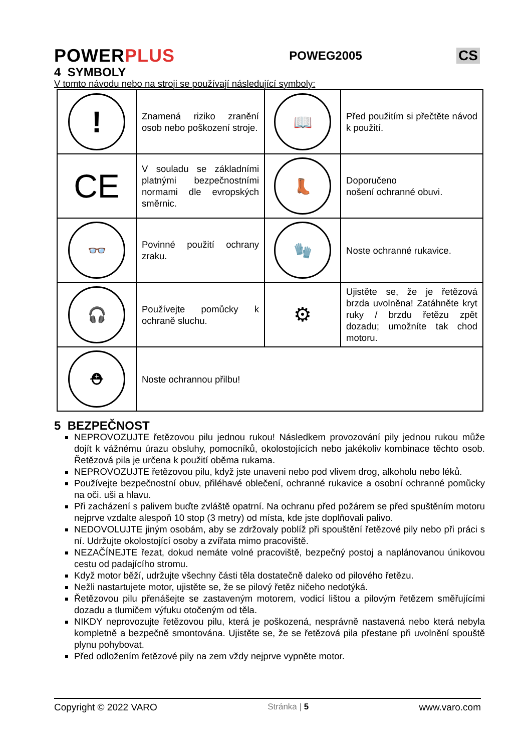POWERPLUS
POWEG2005
CS
4 SYMBOLY
V tomto návodu nebo na stroji se používají následující symboly:
| ! | Znamená riziko zranění osob nebo poškození stroje. | 📖 | Před použitím si přečtěte návod k použití. |
| CE | V souladu se základními platnými bezpečnostními normami dle evropských směrnic. | 👢 | Doporučeno nošení ochranné obuvi. |
| 👓 | Povinné použití ochrany zraku. | 🧤 | Noste ochranné rukavice. |
| 🎧 | Používejte pomůcky k ochraně sluchu. | ⚙ | Ujistěte se, že je řetězová brzda uvolněna! Zatáhněte kryt ruky / brzdu řetězu zpět dozadu; umožníte tak chod motoru. |
| ⛑ | Noste ochrannou přilbu! | | |
5 BEZPEČNOST
NEPROVOZUJTE řetězovou pilu jednou rukou! Následkem provozování pily jednou rukou může dojít k vážnému úrazu obsluhy, pomocníků, okolostojících nebo jakékoliv kombinace těchto osob. Řetězová pila je určena k použití oběma rukama.
NEPROVOZUJTE řetězovou pilu, když jste unaveni nebo pod vlivem drog, alkoholu nebo léků.
Používejte bezpečnostní obuv, přiléhavé oblečení, ochranné rukavice a osobní ochranné pomůcky na oči. uši a hlavu.
Při zacházení s palivem buďte zvláště opatrní. Na ochranu před požárem se před spuštěním motoru nejprve vzdalte alespoň 10 stop (3 metry) od místa, kde jste doplňovali palivo.
NEDOVOLUJTE jiným osobám, aby se zdržovaly poblíž při spouštění řetězové pily nebo při práci s ní. Udržujte okolostojící osoby a zvířata mimo pracoviště.
NEZAČÍNEJTE řezat, dokud nemáte volné pracoviště, bezpečný postoj a naplánovanou únikovou cestu od padajícího stromu.
Když motor běží, udržujte všechny části těla dostatečně daleko od pilového řetězu.
Nežli nastartujete motor, ujistěte se, že se pilový řetěz ničeho nedotýká.
Řetězovou pilu přenášejte se zastaveným motorem, vodicí lištou a pilovým řetězem směřujícími dozadu a tlumičem výfuku otočeným od těla.
NIKDY neprovozujte řetězovou pilu, která je poškozená, nesprávně nastavená nebo která nebyla kompletně a bezpečně smontována. Ujistěte se, že se řetězová pila přestane při uvolnění spouště plynu pohybovat.
Před odložením řetězové pily na zem vždy nejprve vypněte motor.
Copyright © 2022 VARO Stránka | 5 www.varo.com